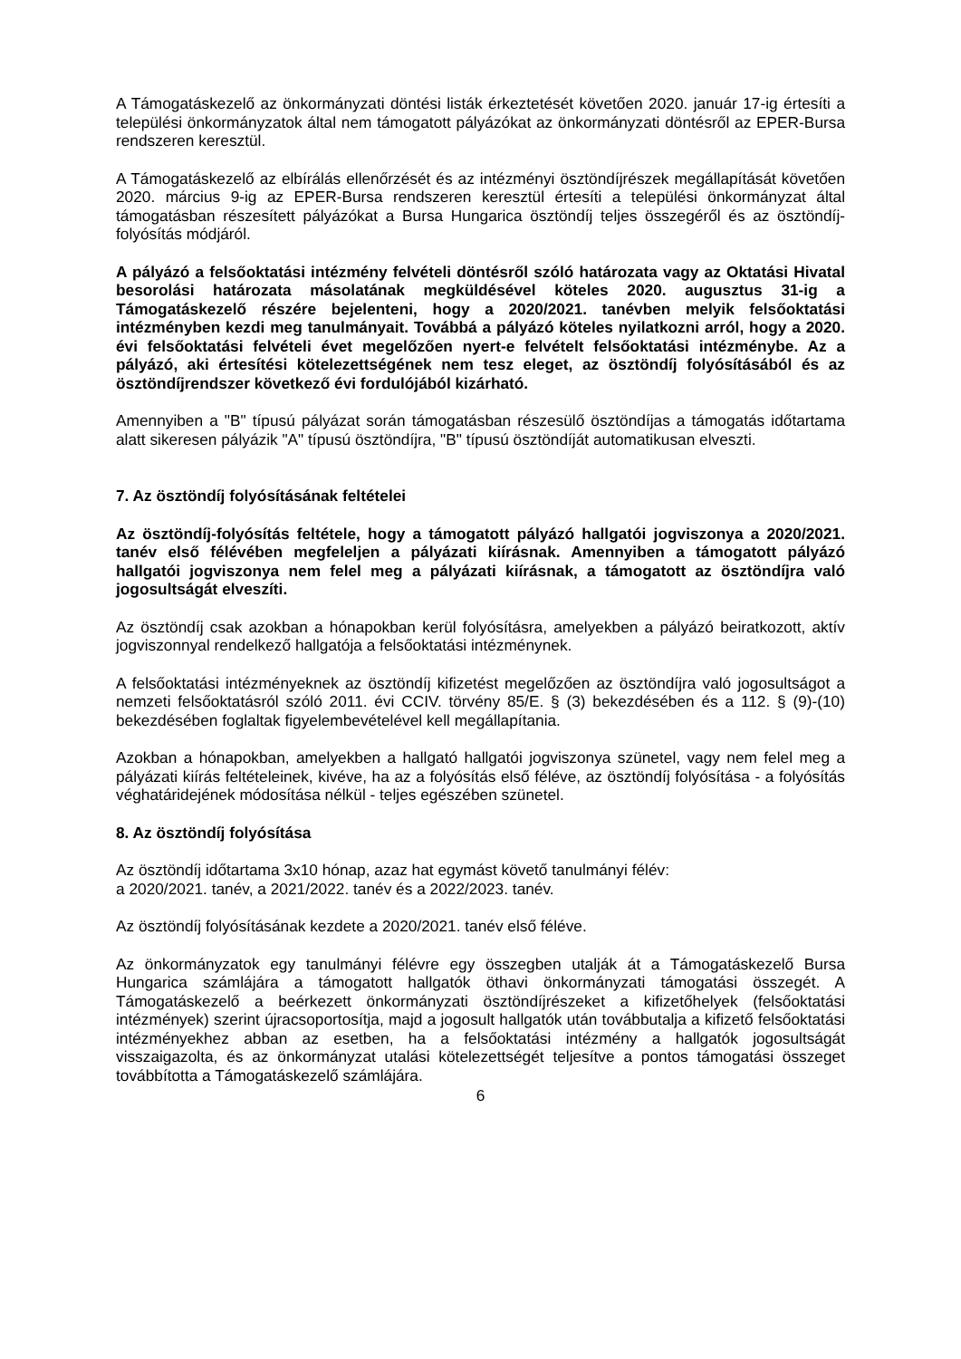A Támogatáskezelő az önkormányzati döntési listák érkeztetését követően 2020. január 17-ig értesíti a települési önkormányzatok által nem támogatott pályázókat az önkormányzati döntésről az EPER-Bursa rendszeren keresztül.
A Támogatáskezelő az elbírálás ellenőrzését és az intézményi ösztöndíjrészek megállapítását követően 2020. március 9-ig az EPER-Bursa rendszeren keresztül értesíti a települési önkormányzat által támogatásban részesített pályázókat a Bursa Hungarica ösztöndíj teljes összegéről és az ösztöndíj-folyósítás módjáról.
A pályázó a felsőoktatási intézmény felvételi döntésről szóló határozata vagy az Oktatási Hivatal besorolási határozata másolatának megküldésével köteles 2020. augusztus 31-ig a Támogatáskezelő részére bejelenteni, hogy a 2020/2021. tanévben melyik felsőoktatási intézményben kezdi meg tanulmányait. Továbbá a pályázó köteles nyilatkozni arról, hogy a 2020. évi felsőoktatási felvételi évet megelőzően nyert-e felvételt felsőoktatási intézménybe. Az a pályázó, aki értesítési kötelezettségének nem tesz eleget, az ösztöndíj folyósításából és az ösztöndíjrendszer következő évi fordulójából kizárható.
Amennyiben a "B" típusú pályázat során támogatásban részesülő ösztöndíjas a támogatás időtartama alatt sikeresen pályázik "A" típusú ösztöndíjra, "B" típusú ösztöndíját automatikusan elveszti.
7. Az ösztöndíj folyósításának feltételei
Az ösztöndíj-folyósítás feltétele, hogy a támogatott pályázó hallgatói jogviszonya a 2020/2021. tanév első félévében megfeleljen a pályázati kiírásnak. Amennyiben a támogatott pályázó hallgatói jogviszonya nem felel meg a pályázati kiírásnak, a támogatott az ösztöndíjra való jogosultságát elveszíti.
Az ösztöndíj csak azokban a hónapokban kerül folyósításra, amelyekben a pályázó beiratkozott, aktív jogviszonnyal rendelkező hallgatója a felsőoktatási intézménynek.
A felsőoktatási intézményeknek az ösztöndíj kifizetést megelőzően az ösztöndíjra való jogosultságot a nemzeti felsőoktatásról szóló 2011. évi CCIV. törvény 85/E. § (3) bekezdésében és a 112. § (9)-(10) bekezdésében foglaltak figyelembevételével kell megállapítania.
Azokban a hónapokban, amelyekben a hallgató hallgatói jogviszonya szünetel, vagy nem felel meg a pályázati kiírás feltételeinek, kivéve, ha az a folyósítás első féléve, az ösztöndíj folyósítása - a folyósítás véghatáridejének módosítása nélkül - teljes egészében szünetel.
8. Az ösztöndíj folyósítása
Az ösztöndíj időtartama 3x10 hónap, azaz hat egymást követő tanulmányi félév:
a 2020/2021. tanév, a 2021/2022. tanév és a 2022/2023. tanév.
Az ösztöndíj folyósításának kezdete a 2020/2021. tanév első féléve.
Az önkormányzatok egy tanulmányi félévre egy összegben utalják át a Támogatáskezelő Bursa Hungarica számlájára a támogatott hallgatók öthavi önkormányzati támogatási összegét. A Támogatáskezelő a beérkezett önkormányzati ösztöndíjrészeket a kifizetőhelyek (felsőoktatási intézmények) szerint újracsoportosítja, majd a jogosult hallgatók után továbbutalja a kifizető felsőoktatási intézményekhez abban az esetben, ha a felsőoktatási intézmény a hallgatók jogosultságát visszaigazolta, és az önkormányzat utalási kötelezettségét teljesítve a pontos támogatási összeget továbbította a Támogatáskezelő számlájára.
6